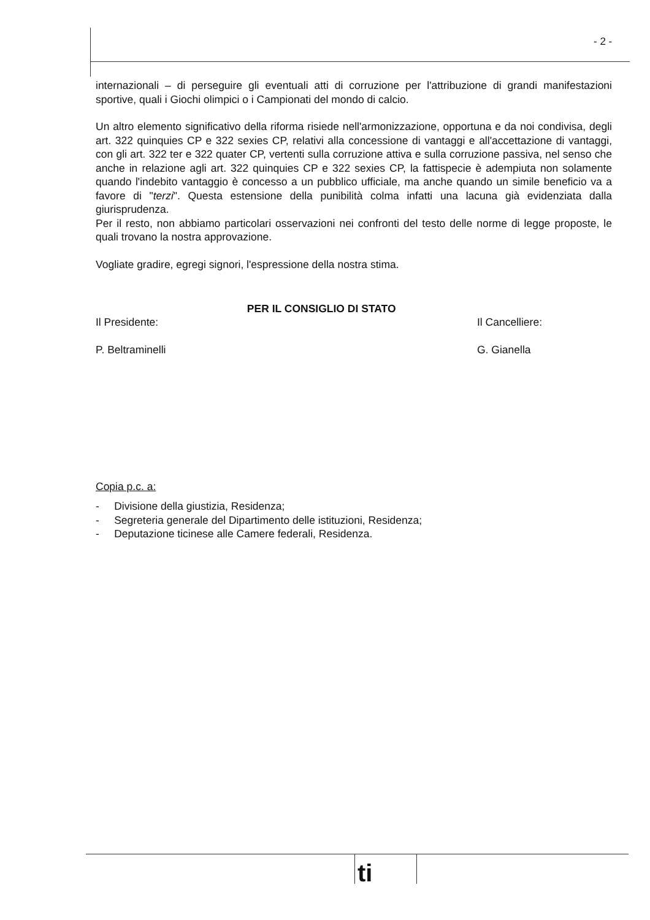- 2 -
internazionali – di perseguire gli eventuali atti di corruzione per l'attribuzione di grandi manifestazioni sportive, quali i Giochi olimpici o i Campionati del mondo di calcio.
Un altro elemento significativo della riforma risiede nell'armonizzazione, opportuna e da noi condivisa, degli art. 322 quinquies CP e 322 sexies CP, relativi alla concessione di vantaggi e all'accettazione di vantaggi, con gli art. 322 ter e 322 quater CP, vertenti sulla corruzione attiva e sulla corruzione passiva, nel senso che anche in relazione agli art. 322 quinquies CP e 322 sexies CP, la fattispecie è adempiuta non solamente quando l'indebito vantaggio è concesso a un pubblico ufficiale, ma anche quando un simile beneficio va a favore di "terzi". Questa estensione della punibilità colma infatti una lacuna già evidenziata dalla giurisprudenza.
Per il resto, non abbiamo particolari osservazioni nei confronti del testo delle norme di legge proposte, le quali trovano la nostra approvazione.
Vogliate gradire, egregi signori, l'espressione della nostra stima.
Il Presidente:
P. Beltraminelli
PER IL CONSIGLIO DI STATO
Il Cancelliere:
G. Gianella
Copia p.c. a:
- Divisione della giustizia, Residenza;
- Segreteria generale del Dipartimento delle istituzioni, Residenza;
- Deputazione ticinese alle Camere federali, Residenza.
ti